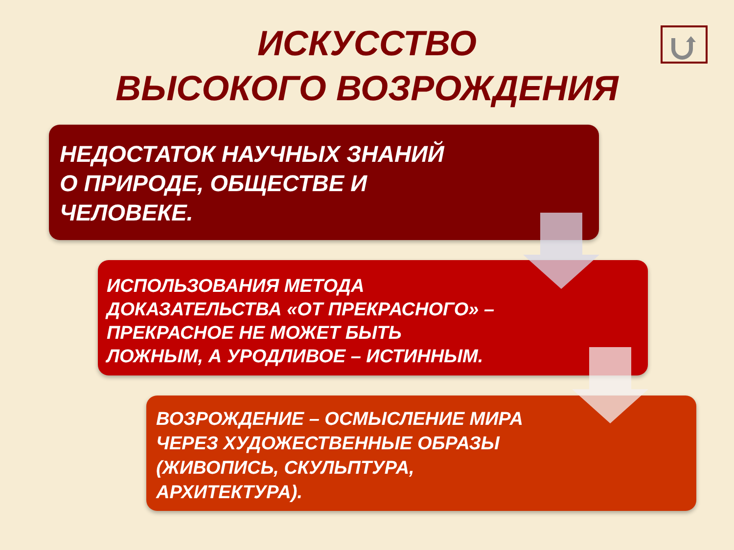ИСКУССТВО
ВЫСОКОГО ВОЗРОЖДЕНИЯ
НЕДОСТАТОК НАУЧНЫХ ЗНАНИЙ
О ПРИРОДЕ, ОБЩЕСТВЕ И
ЧЕЛОВЕКЕ.
ИСПОЛЬЗОВАНИЯ МЕТОДА
ДОКАЗАТЕЛЬСТВА «ОТ ПРЕКРАСНОГО» –
ПРЕКРАСНОЕ НЕ МОЖЕТ БЫТЬ
ЛОЖНЫМ, А УРОДЛИВОЕ – ИСТИННЫМ.
ВОЗРОЖДЕНИЕ – ОСМЫСЛЕНИЕ МИРА
ЧЕРЕЗ ХУДОЖЕСТВЕННЫЕ ОБРАЗЫ
(ЖИВОПИСЬ, СКУЛЬПТУРА,
АРХИТЕКТУРА).